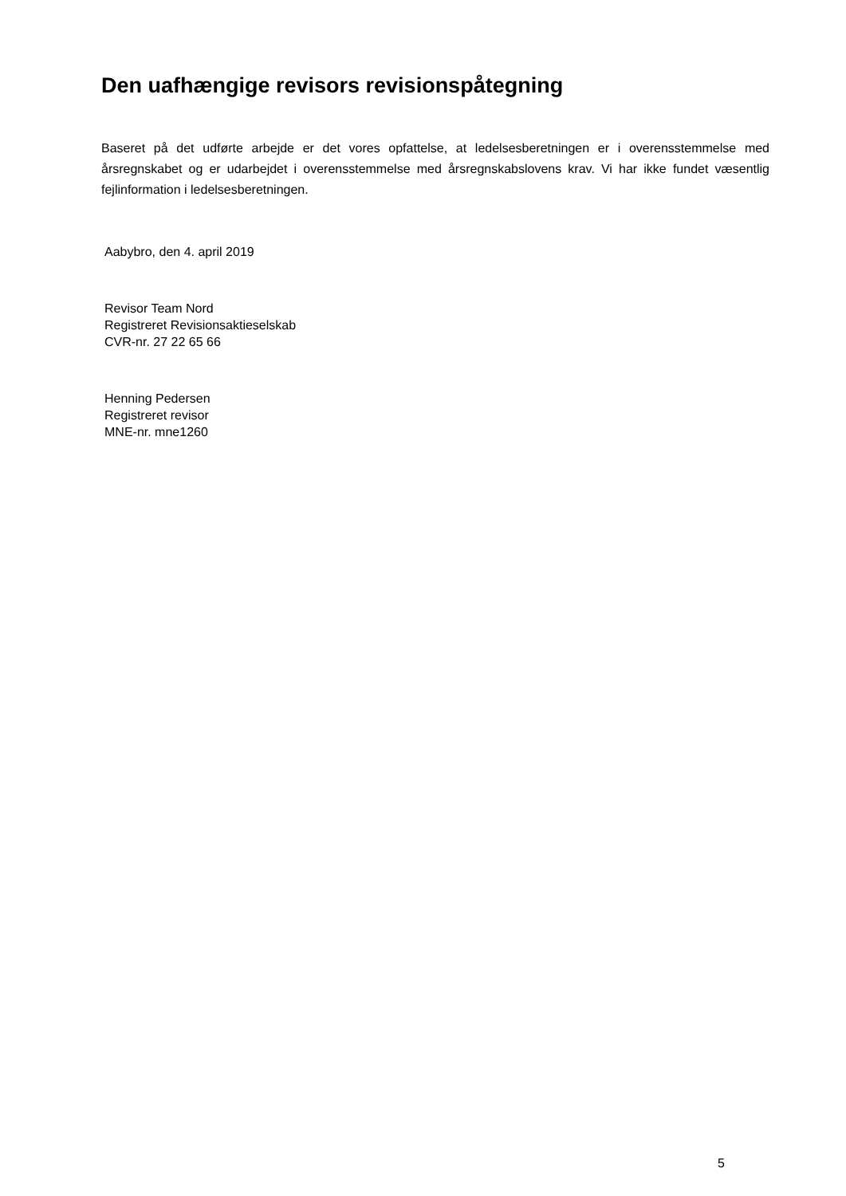Den uafhængige revisors revisionspåtegning
Baseret på det udførte arbejde er det vores opfattelse, at ledelsesberetningen er i overensstemmelse med årsregnskabet og er udarbejdet i overensstemmelse med årsregnskabslovens krav. Vi har ikke fundet væsentlig fejlinformation i ledelsesberetningen.
Aabybro, den 4. april 2019
Revisor Team Nord
Registreret Revisionsaktieselskab
CVR-nr. 27 22 65 66
Henning Pedersen
Registreret revisor
MNE-nr. mne1260
5